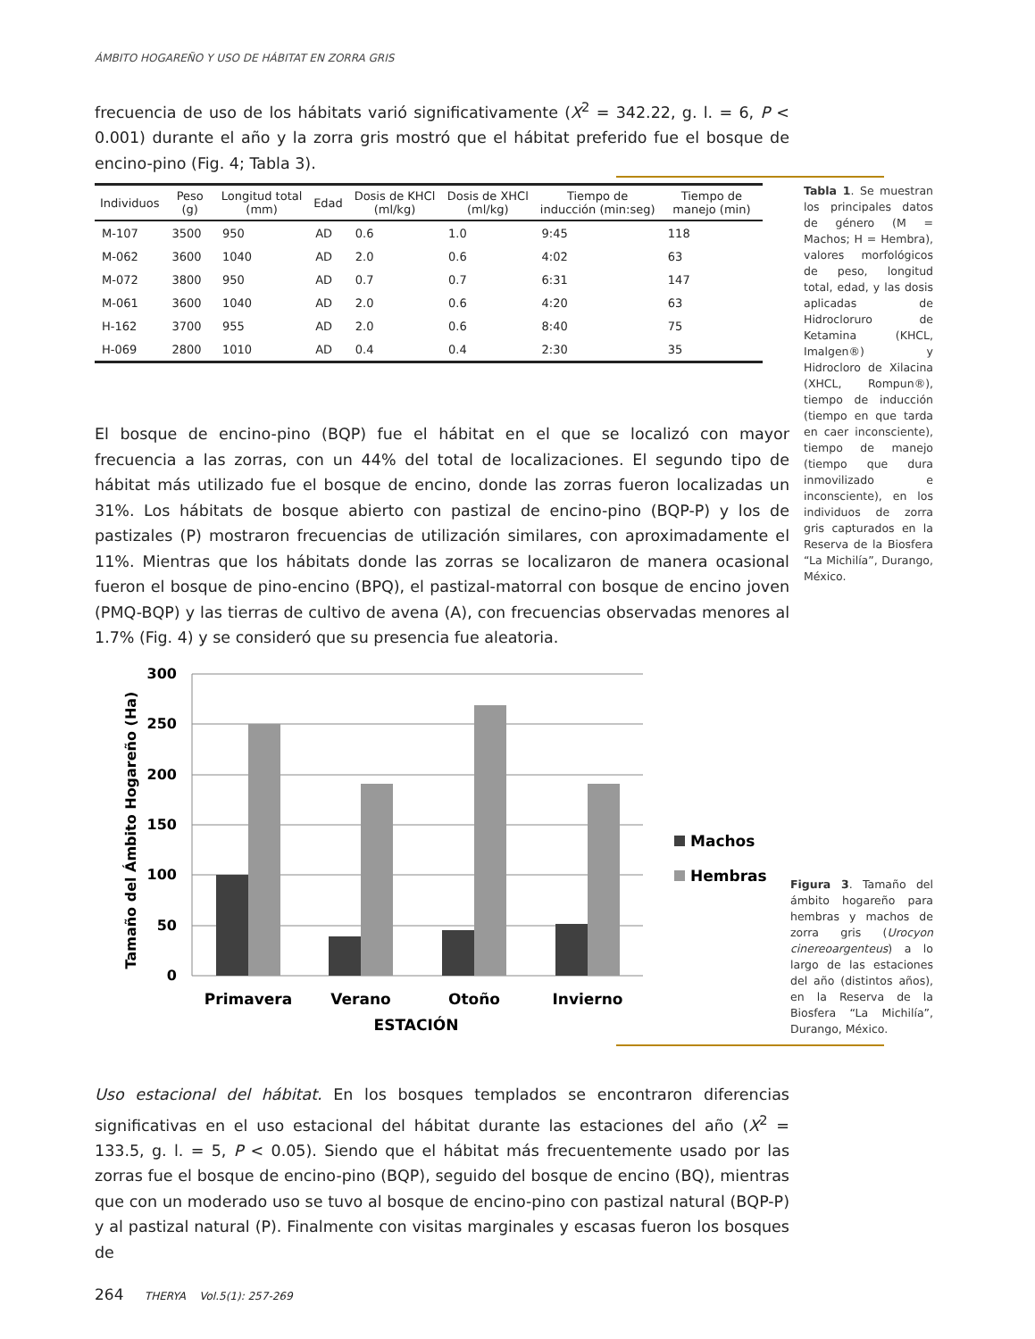ÁMBITO HOGAREÑO Y USO DE HÁBITAT EN ZORRA GRIS
frecuencia de uso de los hábitats varió significativamente (X<sup>2</sup> = 342.22, g. l. = 6, P < 0.001) durante el año y la zorra gris mostró que el hábitat preferido fue el bosque de encino-pino (Fig. 4; Tabla 3).
| Individuos | Peso (g) | Longitud total (mm) | Edad | Dosis de KHCl (ml/kg) | Dosis de XHCl (ml/kg) | Tiempo de inducción (min:seg) | Tiempo de manejo (min) |
| --- | --- | --- | --- | --- | --- | --- | --- |
| M-107 | 3500 | 950 | AD | 0.6 | 1.0 | 9:45 | 118 |
| M-062 | 3600 | 1040 | AD | 2.0 | 0.6 | 4:02 | 63 |
| M-072 | 3800 | 950 | AD | 0.7 | 0.7 | 6:31 | 147 |
| M-061 | 3600 | 1040 | AD | 2.0 | 0.6 | 4:20 | 63 |
| H-162 | 3700 | 955 | AD | 2.0 | 0.6 | 8:40 | 75 |
| H-069 | 2800 | 1010 | AD | 0.4 | 0.4 | 2:30 | 35 |
Tabla 1. Se muestran los principales datos de género (M = Machos; H = Hembra), valores morfológicos de peso, longitud total, edad, y las dosis aplicadas de Hidrocloruro de Ketamina (KHCL, Imalgen®) y Hidrocloro de Xilacina (XHCL, Rompun®), tiempo de inducción (tiempo en que tarda en caer inconsciente), tiempo de manejo (tiempo que dura inmovilizado e inconsciente), en los individuos de zorra gris capturados en la Reserva de la Biosfera “La Michilía”, Durango, México.
El bosque de encino-pino (BQP) fue el hábitat en el que se localizó con mayor frecuencia a las zorras, con un 44% del total de localizaciones. El segundo tipo de hábitat más utilizado fue el bosque de encino, donde las zorras fueron localizadas un 31%. Los hábitats de bosque abierto con pastizal de encino-pino (BQP-P) y los de pastizales (P) mostraron frecuencias de utilización similares, con aproximadamente el 11%. Mientras que los hábitats donde las zorras se localizaron de manera ocasional fueron el bosque de pino-encino (BPQ), el pastizal-matorral con bosque de encino joven (PMQ-BQP) y las tierras de cultivo de avena (A), con frecuencias observadas menores al 1.7% (Fig. 4) y se consideró que su presencia fue aleatoria.
300
250
200
150
100
50
0
Primavera
Verano
Otoño
Invierno
ESTACIÓN
Machos
Hembras
Tamaño del Ámbito Hogareño (Ha)
Figura 3. Tamaño del ámbito hogareño para hembras y machos de zorra gris (Urocyon cinereoargenteus) a lo largo de las estaciones del año (distintos años), en la Reserva de la Biosfera “La Michilía”, Durango, México.
Uso estacional del hábitat. En los bosques templados se encontraron diferencias significativas en el uso estacional del hábitat durante las estaciones del año (X<sup>2</sup> = 133.5, g. l. = 5, P < 0.05). Siendo que el hábitat más frecuentemente usado por las zorras fue el bosque de encino-pino (BQP), seguido del bosque de encino (BQ), mientras que con un moderado uso se tuvo al bosque de encino-pino con pastizal natural (BQP-P) y al pastizal natural (P). Finalmente con visitas marginales y escasas fueron los bosques de
264 THERYA Vol.5(1): 257-269